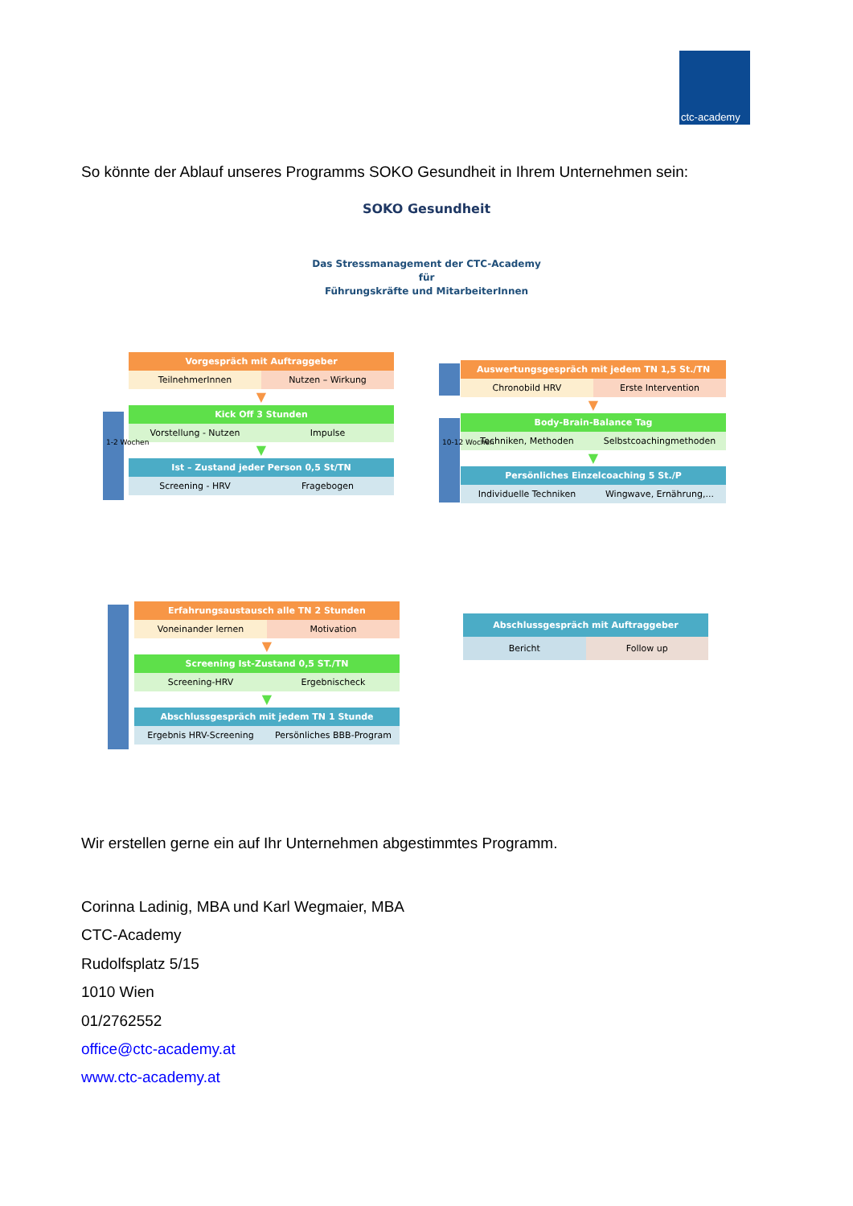ctc-academy
So könnte der Ablauf unseres Programms SOKO Gesundheit in Ihrem Unternehmen sein:
SOKO Gesundheit
Das Stressmanagement der CTC-Academy
für
Führungskräfte und MitarbeiterInnen
Vorgespräch mit Auftraggeber
TeilnehmerInnen Nutzen – Wirkung
▼
Kick Off 3 Stunden
Vorstellung - Nutzen Impulse
▼
Ist – Zustand jeder Person 0,5 St/TN
Screening - HRV Fragebogen
1-2 Wochen
Auswertungsgespräch mit jedem TN 1,5 St./TN
Chronobild HRV Erste Intervention
▼
Body-Brain-Balance Tag
Techniken, Methoden Selbstcoachingmethoden
▼
Persönliches Einzelcoaching 5 St./P
Individuelle Techniken Wingwave, Ernährung,...
10-12 Wochen
Erfahrungsaustausch alle TN 2 Stunden
Voneinander lernen Motivation
▼
Screening Ist-Zustand 0,5 ST./TN
Screening-HRV Ergebnischeck
▼
Abschlussgespräch mit jedem TN 1 Stunde
Ergebnis HRV-Screening Persönliches BBB-Program
Abschlussgespräch mit Auftraggeber
Bericht Follow up
Wir erstellen gerne ein auf Ihr Unternehmen abgestimmtes Programm.
Corinna Ladinig, MBA und Karl Wegmaier, MBA
CTC-Academy
Rudolfsplatz 5/15
1010 Wien
01/2762552
office@ctc-academy.at
www.ctc-academy.at